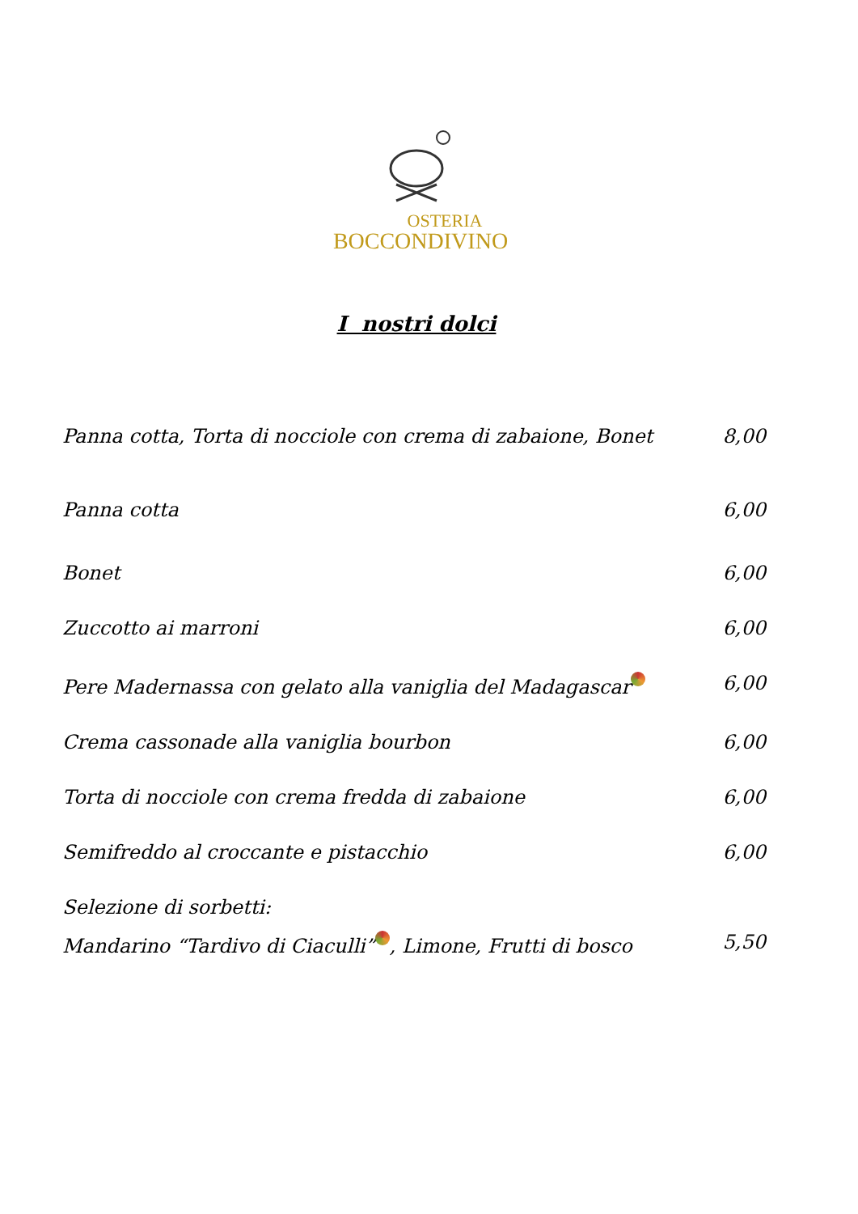OSTERIA
BOCCONDIVINO
I nostri dolci
Panna cotta, Torta di nocciole con crema di zabaione, Bonet 8,00
Panna cotta 6,00
Bonet 6,00
Zuccotto ai marroni 6,00
Pere Madernassa con gelato alla vaniglia del Madagascar 6,00
Crema cassonade alla vaniglia bourbon 6,00
Torta di nocciole con crema fredda di zabaione 6,00
Semifreddo al croccante e pistacchio 6,00
Selezione di sorbetti:
Mandarino “Tardivo di Ciaculli” , Limone, Frutti di bosco 5,50